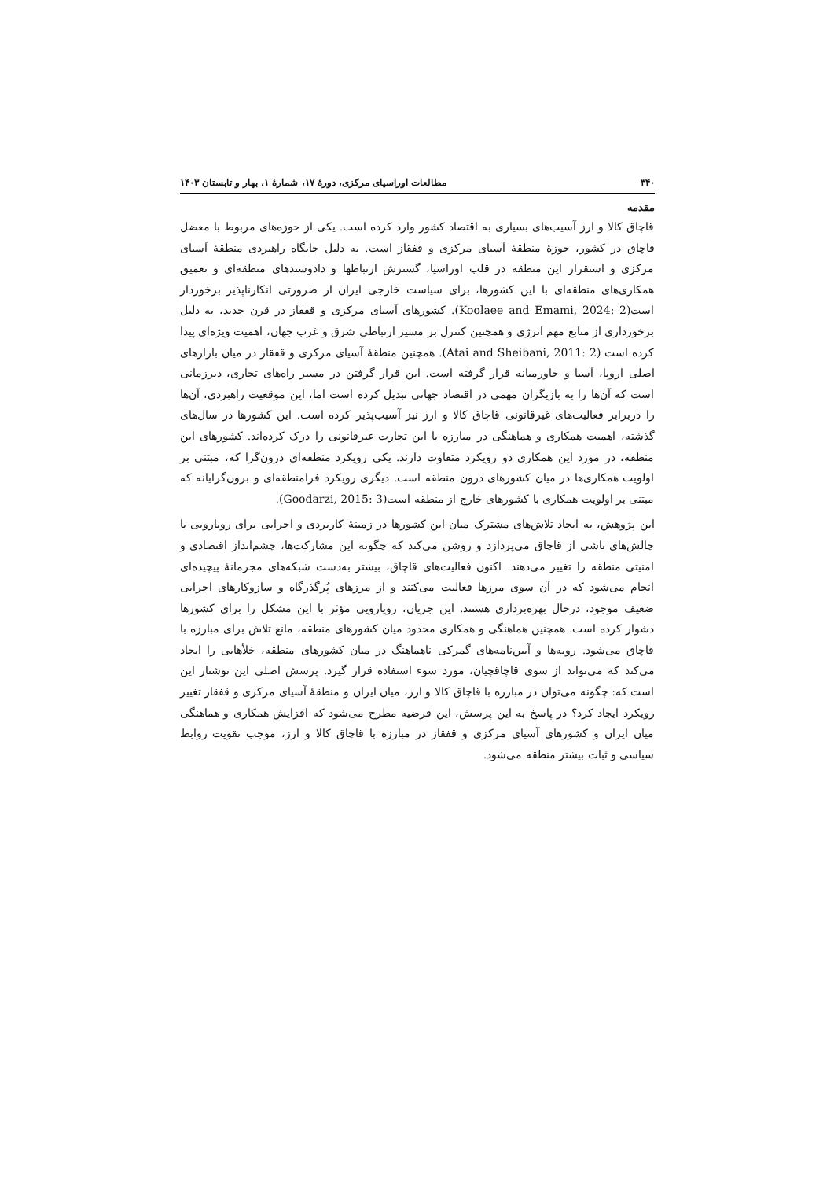۳۴۰ مطالعات اوراسیای مرکزی، دورۀ ۱۷، شمارۀ ۱، بهار و تابستان ۱۴۰۳
مقدمه
قاچاق کالا و ارز آسیب‌های بسیاری به اقتصاد کشور وارد کرده است. یکی از حوزه‌های مربوط با معضل قاچاق در کشور، حوزۀ منطقۀ آسیای مرکزی و قفقاز است. به دلیل جایگاه راهبردی منطقۀ آسیای مرکزی و استقرار این منطقه در قلب اوراسیا، گسترش ارتباطها و دادوستدهای منطقه‌ای و تعمیق همکاری‌های منطقه‌ای با این کشورها، برای سیاست خارجی ایران از ضرورتی انکارناپذیر برخوردار است(Koolaee and Emami, 2024: 2). کشورهای آسیای مرکزی و قفقاز در قرن جدید، به دلیل برخورداری از منابع مهم انرژی و همچنین کنترل بر مسیر ارتباطی شرق و غرب جهان، اهمیت ویژه‌ای پیدا کرده است (Atai and Sheibani, 2011: 2). همچنین منطقۀ آسیای مرکزی و قفقاز در میان بازارهای اصلی اروپا، آسیا و خاورمیانه قرار گرفته است. این قرار گرفتن در مسیر راه‌های تجاری، دیرزمانی است که آن‌ها را به بازیگران مهمی در اقتصاد جهانی تبدیل کرده است اما، این موقعیت راهبردی، آن‌ها را دربرابر فعالیت‌های غیرقانونی قاچاق کالا و ارز نیز آسیب‌پذیر کرده است. این کشورها در سال‌های گذشته، اهمیت همکاری و هماهنگی در مبارزه با این تجارت غیرقانونی را درک کرده‌اند. کشورهای این منطقه، در مورد این همکاری دو رویکرد متفاوت دارند. یکی رویکرد منطقه‌ای درون‌گرا که، مبتنی بر اولویت همکاری‌ها در میان کشورهای درون منطقه است. دیگری رویکرد فرامنطقه‌ای و برون‌گرایانه که مبتنی بر اولویت همکاری با کشورهای خارج از منطقه است(Goodarzi, 2015: 3).
این پژوهش، به ایجاد تلاش‌های مشترک میان این کشورها در زمینۀ کاربردی و اجرایی برای رویارویی با چالش‌های ناشی از قاچاق می‌پردازد و روشن می‌کند که چگونه این مشارکت‌ها، چشم‌انداز اقتصادی و امنیتی منطقه را تغییر می‌دهند. اکنون فعالیت‌های قاچاق، بیشتر به‌دست شبکه‌های مجرمانۀ پیچیده‌ای انجام می‌شود که در آن سوی مرزها فعالیت می‌کنند و از مرزهای پُرگذرگاه و سازوکارهای اجرایی ضعیف موجود، درحال بهره‌برداری هستند. این جریان، رویارویی مؤثر با این مشکل را برای کشورها دشوار کرده است. همچنین هماهنگی و همکاری محدود میان کشورهای منطقه، مانع تلاش برای مبارزه با قاچاق می‌شود. رویه‌ها و آیین‌نامه‌های گمرکی ناهماهنگ در میان کشورهای منطقه، خلأهایی را ایجاد می‌کند که می‌تواند از سوی قاچاقچیان، مورد سوء استفاده قرار گیرد. پرسش اصلی این نوشتار این است که: چگونه می‌توان در مبارزه با قاچاق کالا و ارز، میان ایران و منطقۀ آسیای مرکزی و قفقاز تغییر رویکرد ایجاد کرد؟ در پاسخ به این پرسش، این فرضیه مطرح می‌شود که افزایش همکاری و هماهنگی میان ایران و کشورهای آسیای مرکزی و قفقاز در مبارزه با قاچاق کالا و ارز، موجب تقویت روابط سیاسی و ثبات بیشتر منطقه می‌شود.